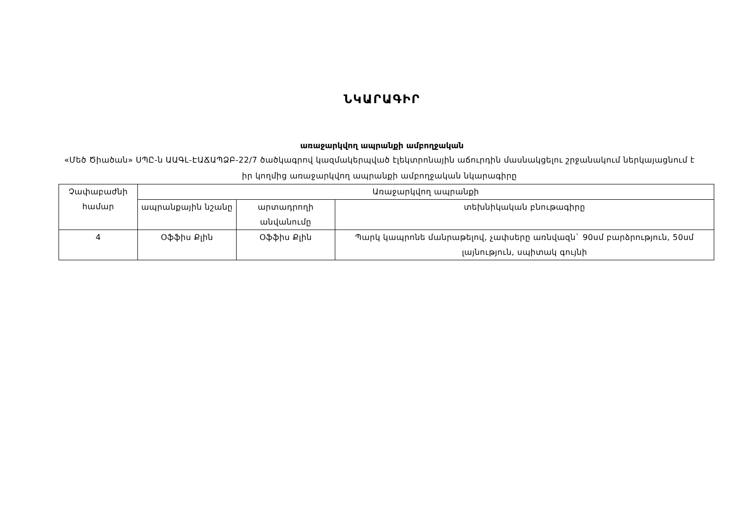ՆԿԱՐԱԳԻՐ
առաջարկվող ապրանքի ամբողջական
«Մեծ Ծիածան» ՍՊԸ-ն ԱԱԳԼ-ԷԱՃԱՊՁԲ-22/7 ծածկագրով կազմակերպված էլեկտրոնային աճուրդին մասնակցելու շրջանակում ներկայացնում է իր կողմից առաջարկվող ապրանքի ամբողջական նկարագիրը
| Չափաբաժնի համար | Առաջարկվող ապրանքի | | |
| --- | --- | --- | --- |
| | ապրանքային նշանը | արտադրողի անվանումը | տեխնիկական բնութագիրը |
| 4 | Օֆֆիս Քլին | Օֆֆիս Քլին | Պարկ կապրոնե մանրաթելով, չափսերը առնվազն` 90սմ բարձրություն, 50սմ լայնություն, սպիտակ գույնի |